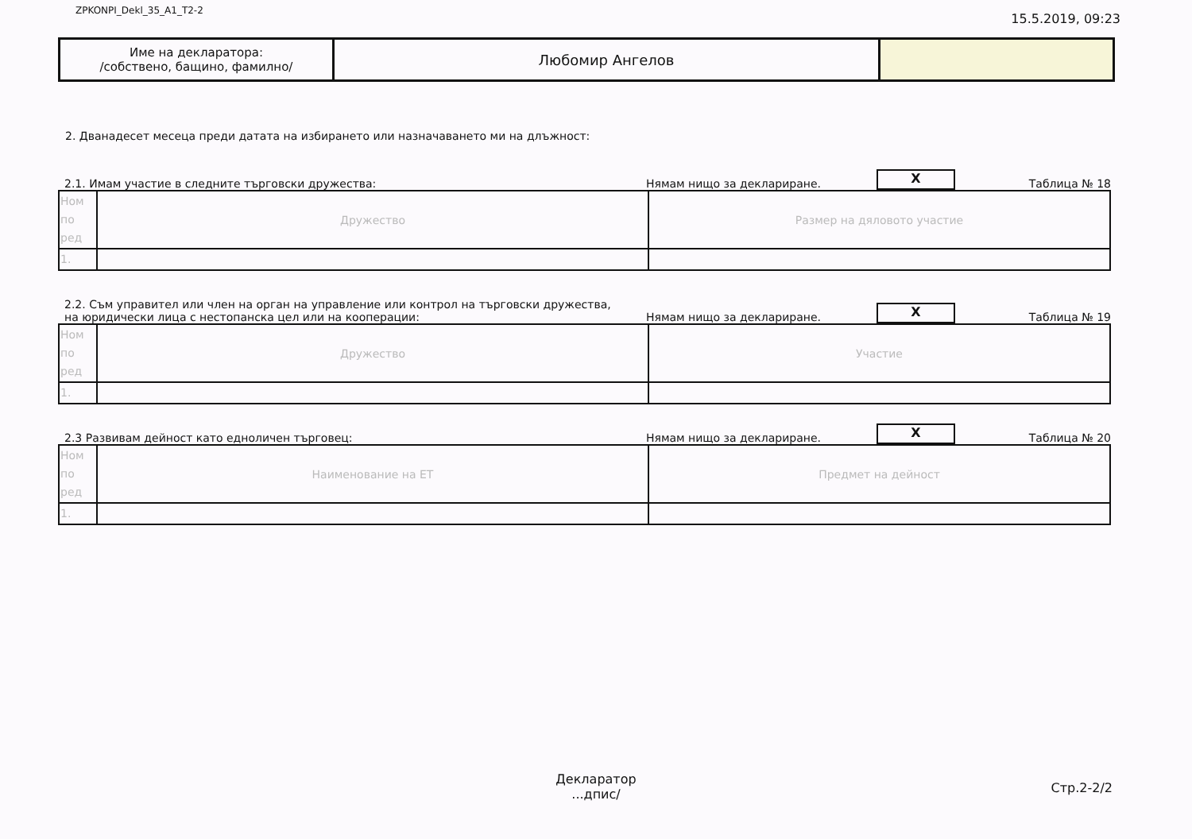ZPKONPI_Dekl_35_A1_T2-2 15.5.2019, 09:23
| Име на декларатора: /собствено, бащино, фамилно/ | Любомир Ангелов | |
2. Дванадесет месеца преди датата на избирането или назначаването ми на длъжност:
2.1. Имам участие в следните търговски дружества: Нямам нищо за деклариране. X Таблица № 18
| Ном по ред | Дружество | Размер на дяловото участие |
| 1. | | |
2.2. Съм управител или член на орган на управление или контрол на търговски дружества,
на юридически лица с нестопанска цел или на кооперации: Нямам нищо за деклариране. X Таблица № 19
| Ном по ред | Дружество | Участие |
| 1. | | |
2.3 Развивам дейност като едноличен търговец: Нямам нищо за деклариране. X Таблица № 20
| Ном по ред | Наименование на ЕТ | Предмет на дейност |
| 1. | | |
Декларатор
...дпис/
Стр.2-2/2